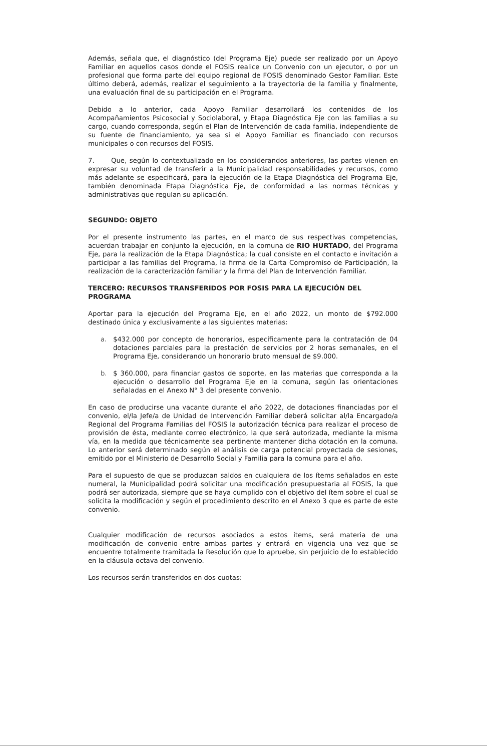Además, señala que, el diagnóstico (del Programa Eje) puede ser realizado por un Apoyo Familiar en aquellos casos donde el FOSIS realice un Convenio con un ejecutor, o por un profesional que forma parte del equipo regional de FOSIS denominado Gestor Familiar. Este último deberá, además, realizar el seguimiento a la trayectoria de la familia y finalmente, una evaluación final de su participación en el Programa.
Debido a lo anterior, cada Apoyo Familiar desarrollará los contenidos de los Acompañamientos Psicosocial y Sociolaboral, y Etapa Diagnóstica Eje con las familias a su cargo, cuando corresponda, según el Plan de Intervención de cada familia, independiente de su fuente de financiamiento, ya sea si el Apoyo Familiar es financiado con recursos municipales o con recursos del FOSIS.
7. Que, según lo contextualizado en los considerandos anteriores, las partes vienen en expresar su voluntad de transferir a la Municipalidad responsabilidades y recursos, como más adelante se especificará, para la ejecución de la Etapa Diagnóstica del Programa Eje, también denominada Etapa Diagnóstica Eje, de conformidad a las normas técnicas y administrativas que regulan su aplicación.
SEGUNDO: OBJETO
Por el presente instrumento las partes, en el marco de sus respectivas competencias, acuerdan trabajar en conjunto la ejecución, en la comuna de RIO HURTADO, del Programa Eje, para la realización de la Etapa Diagnóstica; la cual consiste en el contacto e invitación a participar a las familias del Programa, la firma de la Carta Compromiso de Participación, la realización de la caracterización familiar y la firma del Plan de Intervención Familiar.
TERCERO: RECURSOS TRANSFERIDOS POR FOSIS PARA LA EJECUCIÓN DEL PROGRAMA
Aportar para la ejecución del Programa Eje, en el año 2022, un monto de $792.000 destinado única y exclusivamente a las siguientes materias:
a. $432.000 por concepto de honorarios, específicamente para la contratación de 04 dotaciones parciales para la prestación de servicios por 2 horas semanales, en el Programa Eje, considerando un honorario bruto mensual de $9.000.
b. $ 360.000, para financiar gastos de soporte, en las materias que corresponda a la ejecución o desarrollo del Programa Eje en la comuna, según las orientaciones señaladas en el Anexo N° 3 del presente convenio.
En caso de producirse una vacante durante el año 2022, de dotaciones financiadas por el convenio, el/la Jefe/a de Unidad de Intervención Familiar deberá solicitar al/la Encargado/a Regional del Programa Familias del FOSIS la autorización técnica para realizar el proceso de provisión de ésta, mediante correo electrónico, la que será autorizada, mediante la misma vía, en la medida que técnicamente sea pertinente mantener dicha dotación en la comuna. Lo anterior será determinado según el análisis de carga potencial proyectada de sesiones, emitido por el Ministerio de Desarrollo Social y Familia para la comuna para el año.
Para el supuesto de que se produzcan saldos en cualquiera de los ítems señalados en este numeral, la Municipalidad podrá solicitar una modificación presupuestaria al FOSIS, la que podrá ser autorizada, siempre que se haya cumplido con el objetivo del ítem sobre el cual se solicita la modificación y según el procedimiento descrito en el Anexo 3 que es parte de este convenio.
Cualquier modificación de recursos asociados a estos ítems, será materia de una modificación de convenio entre ambas partes y entrará en vigencia una vez que se encuentre totalmente tramitada la Resolución que lo apruebe, sin perjuicio de lo establecido en la cláusula octava del convenio.
Los recursos serán transferidos en dos cuotas: